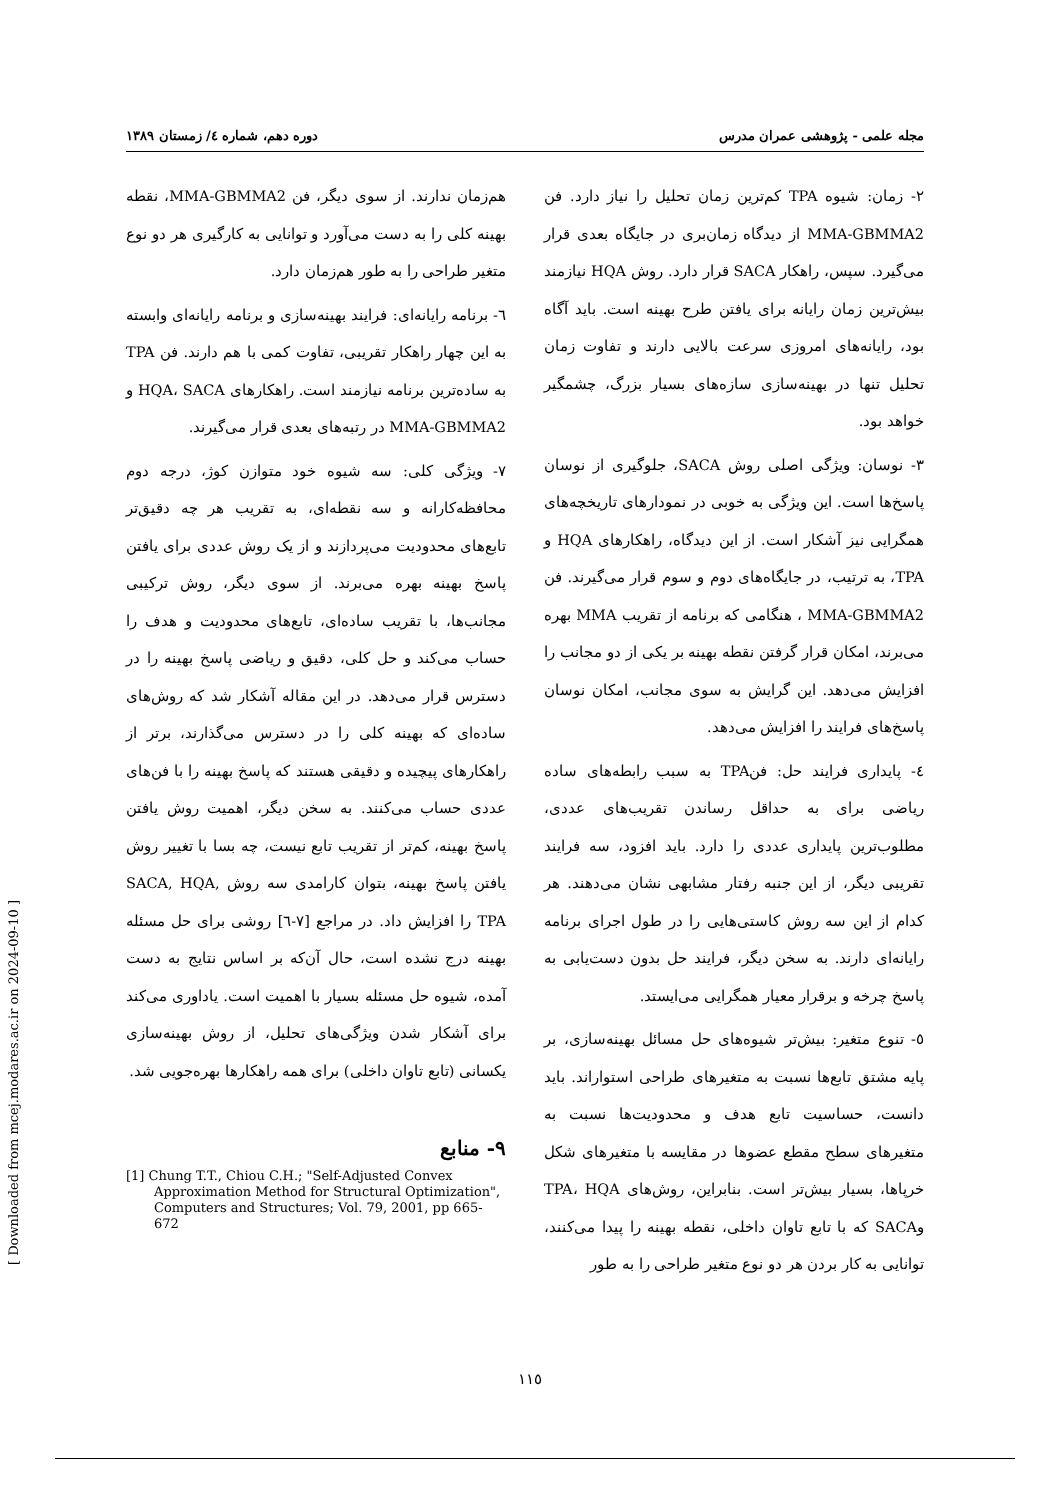مجله علمی - پژوهشی عمران مدرس دوره دهم، شماره ٤/ زمستان ١٣٨٩
٢- زمان: شیوه TPA کم‌ترین زمان تحلیل را نیاز دارد. فن MMA-GBMMA2 از دیدگاه زمان‌بری در جایگاه بعدی قرار می‌گیرد. سپس، راهکار SACA قرار دارد. روش HQA نیازمند بیش‌ترین زمان رایانه برای یافتن طرح بهینه است. باید آگاه بود، رایانه‌های امروزی سرعت بالایی دارند و تفاوت زمان تحلیل تنها در بهینه‌سازی سازه‌های بسیار بزرگ، چشمگیر خواهد بود.
٣- نوسان: ویژگی اصلی روش SACA، جلوگیری از نوسان پاسخ‌ها است. این ویژگی به خوبی در نمودارهای تاریخچه‌های همگرایی نیز آشکار است. از این دیدگاه، راهکارهای HQA و TPA، به ترتیب، در جایگاه‌های دوم و سوم قرار می‌گیرند. فن MMA-GBMMA2 ، هنگامی که برنامه از تقریب MMA بهره می‌برند، امکان قرار گرفتن نقطه بهینه بر یکی از دو مجانب را افزایش می‌دهد. این گرایش به سوی مجانب، امکان نوسان پاسخ‌های فرایند را افزایش می‌دهد.
٤- پایداری فرایند حل: فنTPA به سبب رابطه‌های ساده ریاضی برای به حداقل رساندن تقریب‌های عددی، مطلوب‌ترین پایداری عددی را دارد. باید افزود، سه فرایند تقریبی دیگر، از این جنبه رفتار مشابهی نشان می‌دهند. هر کدام از این سه روش کاستی‌هایی را در طول اجرای برنامه رایانه‌ای دارند. به سخن دیگر، فرایند حل بدون دست‌یابی به پاسخ چرخه و برقرار معیار همگرایی می‌ایستد.
٥- تنوع متغیر: بیش‌تر شیوه‌های حل مسائل بهینه‌سازی، بر پایه مشتق تابع‌ها نسبت به متغیرهای طراحی استواراند. باید دانست، حساسیت تابع هدف و محدودیت‌ها نسبت به متغیرهای سطح مقطع عضوها در مقایسه با متغیرهای شکل خرپاها، بسیار بیش‌تر است. بنابراین، روش‌های TPA، HQA وSACA که با تابع تاوان داخلی، نقطه بهینه را پیدا می‌کنند، توانایی به کار بردن هر دو نوع متغیر طراحی را به طور
هم‌زمان ندارند. از سوی دیگر، فن MMA-GBMMA2، نقطه بهینه کلی را به دست می‌آورد و توانایی به کارگیری هر دو نوع متغیر طراحی را به طور هم‌زمان دارد.
٦- برنامه رایانه‌ای: فرایند بهینه‌سازی و برنامه رایانه‌ای وابسته به این چهار راهکار تقریبی، تفاوت کمی با هم دارند. فن TPA به ساده‌ترین برنامه نیازمند است. راهکارهای HQA، SACA و MMA-GBMMA2 در رتبه‌های بعدی قرار می‌گیرند.
٧- ویژگی کلی: سه شیوه خود متوازن کوژ، درجه دوم محافظه‌کارانه و سه نقطه‌ای، به تقریب هر چه دقیق‌تر تابع‌های محدودیت می‌پردازند و از یک روش عددی برای یافتن پاسخ بهینه بهره می‌برند. از سوی دیگر، روش ترکیبی مجانب‌ها، با تقریب ساده‌ای، تابع‌های محدودیت و هدف را حساب می‌کند و حل کلی، دقیق و ریاضی پاسخ بهینه را در دسترس قرار می‌دهد. در این مقاله آشکار شد که روش‌های ساده‌ای که بهینه کلی را در دسترس می‌گذارند، برتر از راهکارهای پیچیده و دقیقی هستند که پاسخ بهینه را با فن‌های عددی حساب می‌کنند. به سخن دیگر، اهمیت روش یافتن پاسخ بهینه، کم‌تر از تقریب تابع نیست، چه بسا با تغییر روش یافتن پاسخ بهینه، بتوان کارامدی سه روش SACA, HQA, TPA را افزایش داد. در مراجع [٧-٦] روشی برای حل مسئله بهینه درج نشده است، حال آن‌که بر اساس نتایج به دست آمده، شیوه حل مسئله بسیار با اهمیت است. یاداوری می‌کند برای آشکار شدن ویژگی‌های تحلیل، از روش بهینه‌سازی یکسانی (تابع تاوان داخلی) برای همه راهکارها بهره‌جویی شد.
٩- منابع
[1] Chung T.T., Chiou C.H.; "Self-Adjusted Convex Approximation Method for Structural Optimization", Computers and Structures; Vol. 79, 2001, pp 665-672
١١٥
[ Downloaded from mcej.modares.ac.ir on 2024-09-10 ]